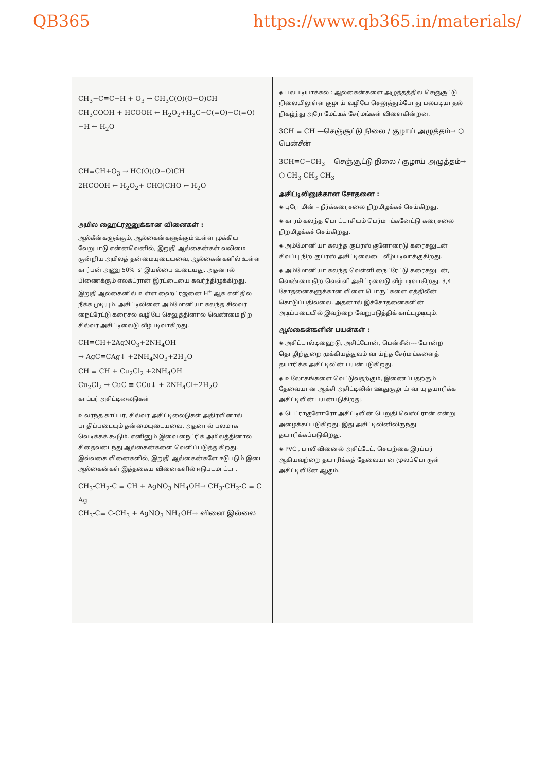QB365 https://www.qb365.in/materials/
CH<sub>3</sub>−C≡C−H + O<sub>3</sub> → CH<sub>3</sub>C(O)(O−O)CH
CH<sub>3</sub>COOH + HCOOH ← H<sub>2</sub>O<sub>2</sub>+H<sub>3</sub>C−C(=O)−C(=O)−H ← H<sub>2</sub>O
CH≡CH+O<sub>3</sub> → HC(O)(O−O)CH
2HCOOH ← H<sub>2</sub>O<sub>2</sub>+ CHO|CHO ← H<sub>2</sub>O
அமில ஹைட்ரஜனுக்கான வினைகள் :
ஆல்கீன்களுக்கும், ஆல்கைன்களுக்கும் உள்ள முக்கிய வேறுபாடு என்னவெனில், இறுதி ஆல்கைன்கள் வலிமை குன்றிய அமிலத் தன்மையுடையவை, ஆல்கைன்களில் உள்ள கார்பன் அணு 50% 's' இயல்பை உடையது. அதனால் பிணைக்கும் எலக்ட்ரான் இரட்டையை கவர்ந்திழுக்கிறது. இறுதி ஆல்கைனில் உள்ள ஹைட்ரஜனை H<sup>+</sup> ஆக எளிதில் நீக்க முடியும். அசிட்டிலினை அம்மோனியா கலந்த சில்வர் நைட்ரேட்டு கரைசல் வழியே செலுத்தினால் வெண்மை நிற சில்வர் அசிட்டிலைடு வீழ்படிவாகிறது.
CH≡CH+2AgNO<sub>3</sub>+2NH<sub>4</sub>OH
→ AgC≡CAg↓ +2NH<sub>4</sub>NO<sub>3</sub>+2H<sub>2</sub>O
CH ≡ CH + Cu<sub>2</sub>Cl<sub>2</sub> +2NH<sub>4</sub>OH
Cu<sub>2</sub>Cl<sub>2</sub> → CuC ≡ CCu↓ + 2NH<sub>4</sub>Cl+2H<sub>2</sub>O
காப்பர் அசிட்டிலைடுகள்
உலர்ந்த காப்பர், சில்வர் அசிட்டிலைடுகள் அதிர்வினால் பாதிப்படையும் தன்மையுடையவை. அதனால் பலமாக வெடிக்கக் கூடும். எனினும் இவை நைட்ரிக் அமிலத்தினால் சிதைவடைந்து ஆல்கைன்களை வெளிப்படுத்துகிறது. இவ்வகை வினைகளில், இறுதி ஆல்கைன்களே ஈடுபடும் இடை ஆல்கைன்கள் இத்தகைய வினைகளில் ஈடுபடமாட்டா.
CH<sub>3</sub>-CH<sub>2</sub>-C ≡ CH + AgNO<sub>3</sub> NH<sub>4</sub>OH→ CH<sub>3</sub>-CH<sub>2</sub>-C ≡ C Ag
CH<sub>3</sub>-C≡ C-CH<sub>3</sub> + AgNO<sub>3</sub> NH<sub>4</sub>OH→ வினை இல்லை
◈ பலபடியாக்கல் : ஆல்கைன்களை அழுத்தத்தில செஞ்சூட்டு நிலையிலுள்ள குழாய் வழியே செலுத்தும்போது பலபடியாதல் நிகழ்ந்து அரோமேட்டிக் சேர்மங்கள் விளைகின்றன.
3CH ≡ CH —செஞ்சூட்டு நிலை / குழாய் அழுத்தம்→ ⬡ பென்சீன்
3CH≡C−CH<sub>3</sub> —செஞ்சூட்டு நிலை / குழாய் அழுத்தம்→ ⬡ CH<sub>3</sub> CH<sub>3</sub> CH<sub>3</sub>
அசிட்டிலினுக்கான சோதனை :
◈ புரோமின் – நீர்க்கரைசலை நிறமிழக்கச் செய்கிறது.
◈ காரம் கலந்த பொட்டாசியம் பெர்மாங்கனேட்டு கரைசலை நிறமிழக்கச் செய்கிறது.
◈ அம்மோனியா கலந்த குப்ரஸ் குளோரைடு கரைசலுடன் சிவப்பு நிற குப்ரஸ் அசிட்டிலைடை வீழ்படிவாக்குகிறது.
◈ அம்மோனியா கலந்த வெள்ளி நைட்ரேட்டு கரைசலுடன், வெண்மை நிற வெள்ளி அசிட்டிலைடு வீழ்படிவாகிறது. 3,4 சோதனைகளுக்கான விளை பொருட்களை எத்திலீன் கொடுப்பதில்லை. அதனால் இச்சோதனைகளின் அடிப்படையில் இவற்றை வேறுபடுத்திக் காட்டமுடியும்.
ஆல்கைன்களின் பயன்கள் :
◈ அசிட்டால்டிஹைடு, அசிட்டோன், பென்சீன்--- போன்ற தொழிற்துறை முக்கியத்துவம் வாய்ந்த சேர்மங்களைத் தயாரிக்க அசிட்டிலின் பயன்படுகிறது.
◈ உலோகங்களை வெட்டுவதற்கும், இணைப்பதற்கும் தேவையான ஆக்சி அசிட்டிலின் ஊதுகுழாய் வாயு தயாரிக்க அசிட்டிலின் பயன்படுகிறது.
◈ டெட்ராகுளோரோ அசிட்டிலின் பெறுதி வெஸ்ட்ரான் என்று அழைக்கப்படுகிறது. இது அசிட்டிலினிலிருந்து தயாரிக்கப்படுகிறது.
◈ PVC , பாலிவினைல் அசிட்டேட், செயற்கை இரப்பர் ஆகியவற்றை தயாரிக்கத் தேவையான மூலப்பொருள் அசிட்டிலினே ஆகும்.